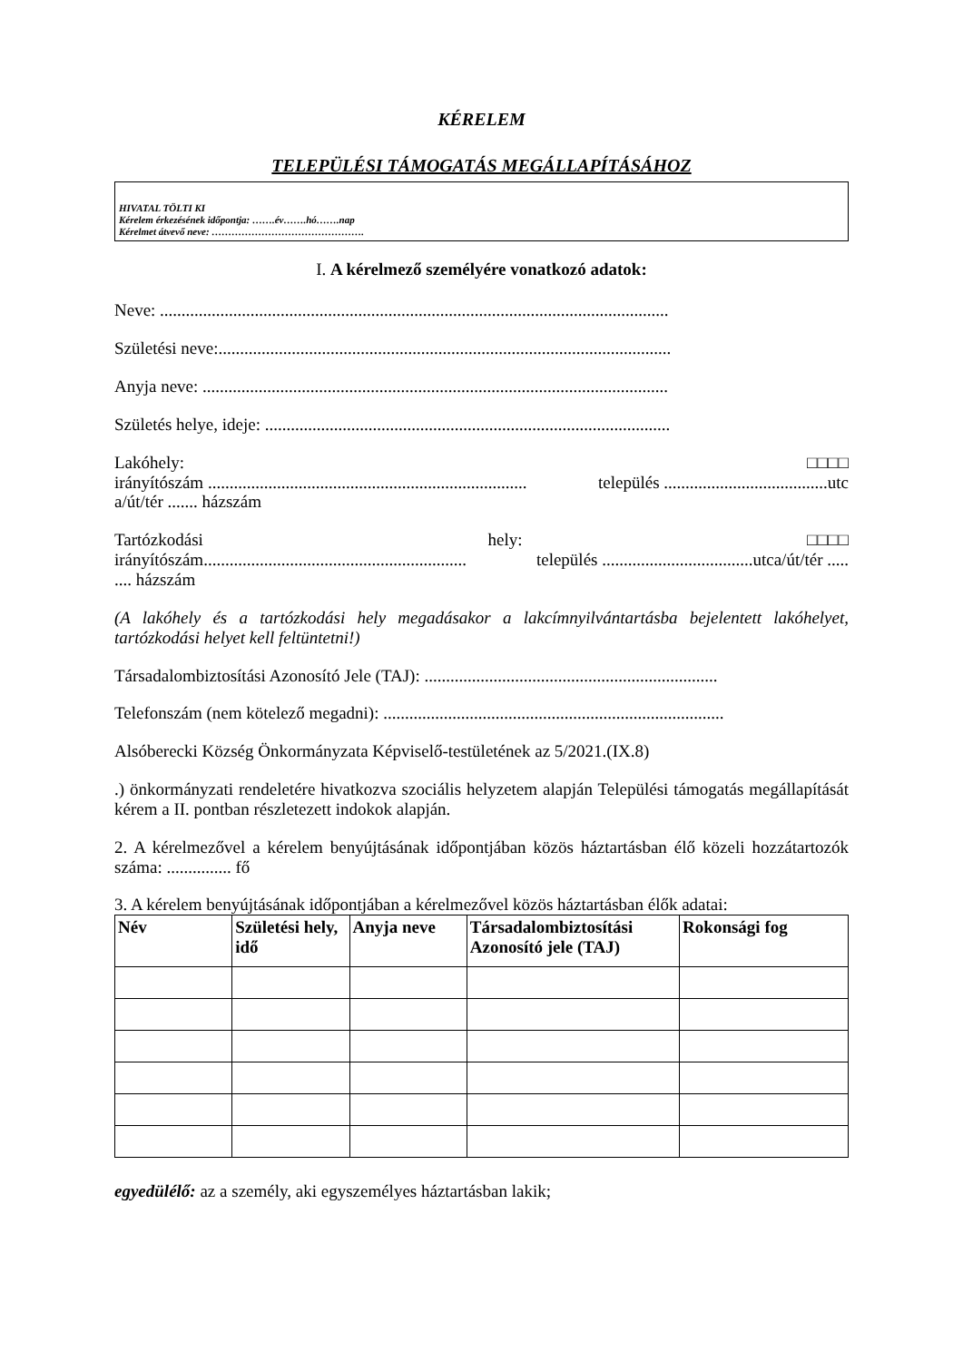KÉRELEM
TELEPÜLÉSI TÁMOGATÁS MEGÁLLAPÍTÁSÁHOZ
HIVATAL TÖLTI KI
Kérelem érkezésének időpontja: …….év…….hó…….nap
Kérelmet átvevő neve: ……………………………………….
I. A kérelmező személyére vonatkozó adatok:
Neve: ......................................................................................................................
Születési neve:.........................................................................................................
Anyja neve: ............................................................................................................
Születés helye, ideje: ..............................................................................................
Lakóhely: □□□□
irányítószám .......................................................................... település ......................................utc
a/út/tér ....... házszám
Tartózkodási hely: □□□□
irányítószám............................................................. település ...................................utca/út/tér ......... házszám
(A lakóhely és a tartózkodási hely megadásakor a lakcímnyilvántartásba bejelentett lakóhelyet, tartózkodási helyet kell feltüntetni!)
Társadalombiztosítási Azonosító Jele (TAJ): ....................................................................
Telefonszám (nem kötelező megadni): ...............................................................................
Alsóberecki Község Önkormányzata Képviselő-testületének az 5/2021.(IX.8)
.) önkormányzati rendeletére hivatkozva szociális helyzetem alapján Települési támogatás megállapítását kérem a II. pontban részletezett indokok alapján.
2. A kérelmezővel a kérelem benyújtásának időpontjában közös háztartásban élő közeli hozzátartozók száma: ............... fő
3. A kérelem benyújtásának időpontjában a kérelmezővel közös háztartásban élők adatai:
| Név | Születési hely, idő | Anyja neve | Társadalombiztosítási Azonosító jele (TAJ) | Rokonsági fog |
| --- | --- | --- | --- | --- |
egyedülélő: az a személy, aki egyszemélyes háztartásban lakik;